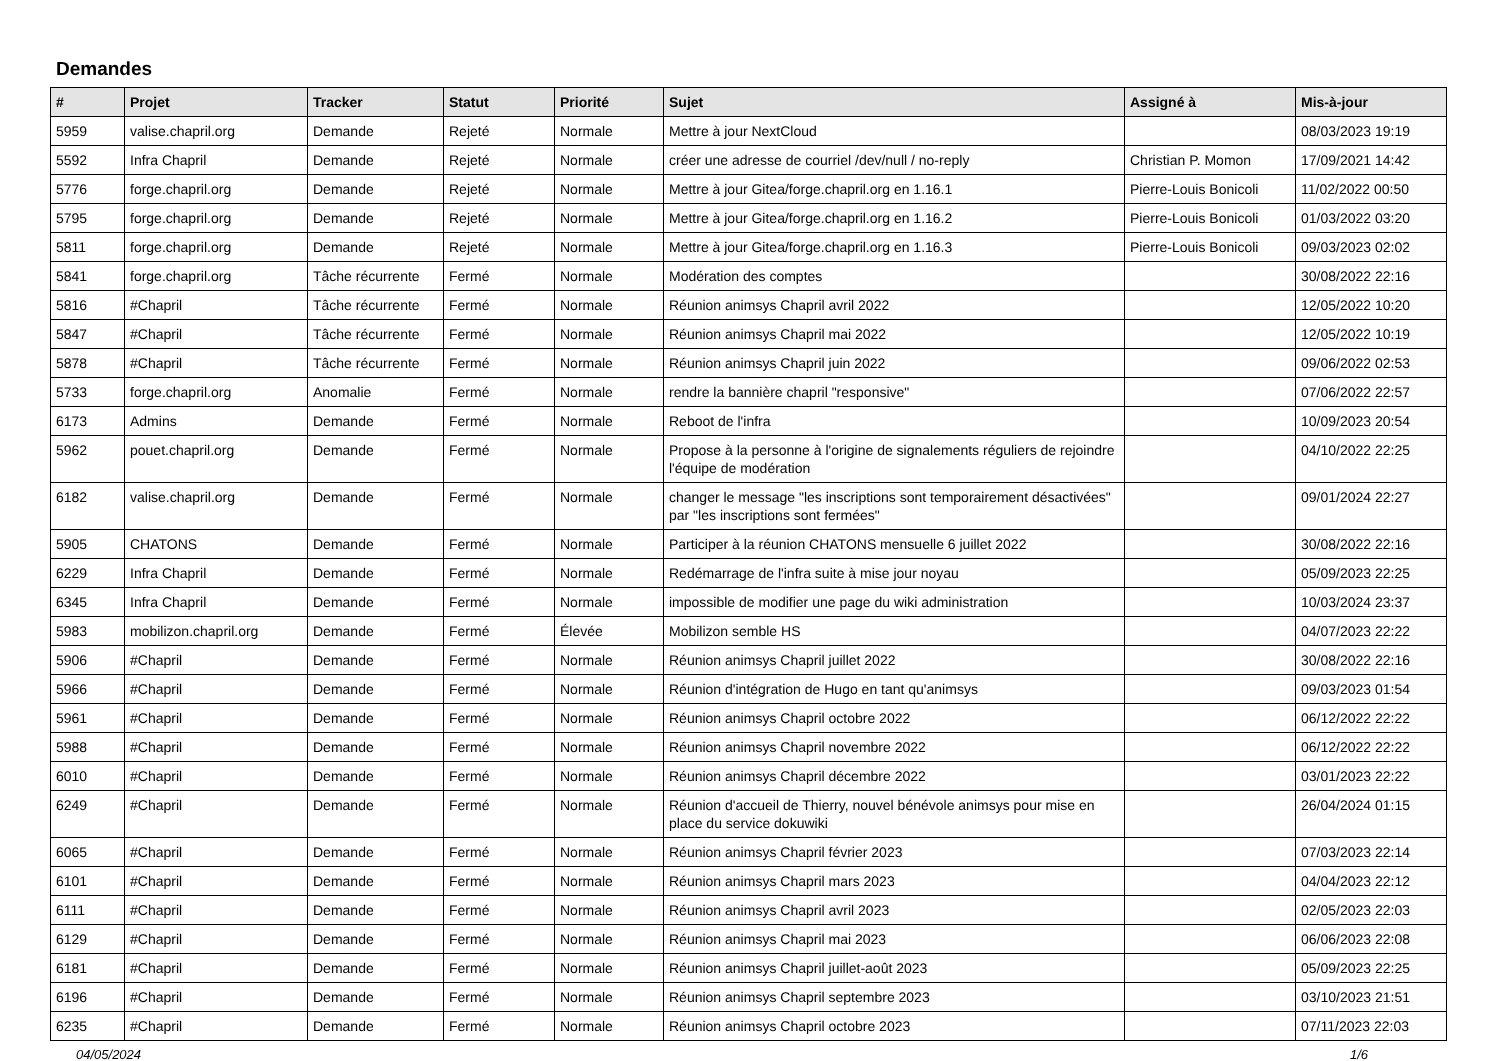Demandes
| # | Projet | Tracker | Statut | Priorité | Sujet | Assigné à | Mis-à-jour |
| --- | --- | --- | --- | --- | --- | --- | --- |
| 5959 | valise.chapril.org | Demande | Rejeté | Normale | Mettre à jour NextCloud | | 08/03/2023 19:19 |
| 5592 | Infra Chapril | Demande | Rejeté | Normale | créer une adresse de courriel /dev/null / no-reply | Christian P. Momon | 17/09/2021 14:42 |
| 5776 | forge.chapril.org | Demande | Rejeté | Normale | Mettre à jour Gitea/forge.chapril.org en 1.16.1 | Pierre-Louis Bonicoli | 11/02/2022 00:50 |
| 5795 | forge.chapril.org | Demande | Rejeté | Normale | Mettre à jour Gitea/forge.chapril.org en 1.16.2 | Pierre-Louis Bonicoli | 01/03/2022 03:20 |
| 5811 | forge.chapril.org | Demande | Rejeté | Normale | Mettre à jour Gitea/forge.chapril.org en 1.16.3 | Pierre-Louis Bonicoli | 09/03/2023 02:02 |
| 5841 | forge.chapril.org | Tâche récurrente | Fermé | Normale | Modération des comptes | | 30/08/2022 22:16 |
| 5816 | #Chapril | Tâche récurrente | Fermé | Normale | Réunion animsys Chapril avril 2022 | | 12/05/2022 10:20 |
| 5847 | #Chapril | Tâche récurrente | Fermé | Normale | Réunion animsys Chapril mai 2022 | | 12/05/2022 10:19 |
| 5878 | #Chapril | Tâche récurrente | Fermé | Normale | Réunion animsys Chapril juin 2022 | | 09/06/2022 02:53 |
| 5733 | forge.chapril.org | Anomalie | Fermé | Normale | rendre la bannière chapril "responsive" | | 07/06/2022 22:57 |
| 6173 | Admins | Demande | Fermé | Normale | Reboot de l'infra | | 10/09/2023 20:54 |
| 5962 | pouet.chapril.org | Demande | Fermé | Normale | Propose à la personne à l'origine de signalements réguliers de rejoindre l'équipe de modération | | 04/10/2022 22:25 |
| 6182 | valise.chapril.org | Demande | Fermé | Normale | changer le message "les inscriptions sont temporairement désactivées" par "les inscriptions sont fermées" | | 09/01/2024 22:27 |
| 5905 | CHATONS | Demande | Fermé | Normale | Participer à la réunion CHATONS mensuelle 6 juillet 2022 | | 30/08/2022 22:16 |
| 6229 | Infra Chapril | Demande | Fermé | Normale | Redémarrage de l'infra suite à mise jour noyau | | 05/09/2023 22:25 |
| 6345 | Infra Chapril | Demande | Fermé | Normale | impossible de modifier une page du wiki administration | | 10/03/2024 23:37 |
| 5983 | mobilizon.chapril.org | Demande | Fermé | Élevée | Mobilizon semble HS | | 04/07/2023 22:22 |
| 5906 | #Chapril | Demande | Fermé | Normale | Réunion animsys Chapril juillet 2022 | | 30/08/2022 22:16 |
| 5966 | #Chapril | Demande | Fermé | Normale | Réunion d'intégration de Hugo en tant qu'animsys | | 09/03/2023 01:54 |
| 5961 | #Chapril | Demande | Fermé | Normale | Réunion animsys Chapril octobre 2022 | | 06/12/2022 22:22 |
| 5988 | #Chapril | Demande | Fermé | Normale | Réunion animsys Chapril novembre 2022 | | 06/12/2022 22:22 |
| 6010 | #Chapril | Demande | Fermé | Normale | Réunion animsys Chapril décembre 2022 | | 03/01/2023 22:22 |
| 6249 | #Chapril | Demande | Fermé | Normale | Réunion d'accueil de Thierry, nouvel bénévole animsys pour mise en place du service dokuwiki | | 26/04/2024 01:15 |
| 6065 | #Chapril | Demande | Fermé | Normale | Réunion animsys Chapril février 2023 | | 07/03/2023 22:14 |
| 6101 | #Chapril | Demande | Fermé | Normale | Réunion animsys Chapril mars 2023 | | 04/04/2023 22:12 |
| 6111 | #Chapril | Demande | Fermé | Normale | Réunion animsys Chapril avril 2023 | | 02/05/2023 22:03 |
| 6129 | #Chapril | Demande | Fermé | Normale | Réunion animsys Chapril mai 2023 | | 06/06/2023 22:08 |
| 6181 | #Chapril | Demande | Fermé | Normale | Réunion animsys Chapril juillet-août 2023 | | 05/09/2023 22:25 |
| 6196 | #Chapril | Demande | Fermé | Normale | Réunion animsys Chapril septembre 2023 | | 03/10/2023 21:51 |
| 6235 | #Chapril | Demande | Fermé | Normale | Réunion animsys Chapril octobre 2023 | | 07/11/2023 22:03 |
04/05/2024 1/6